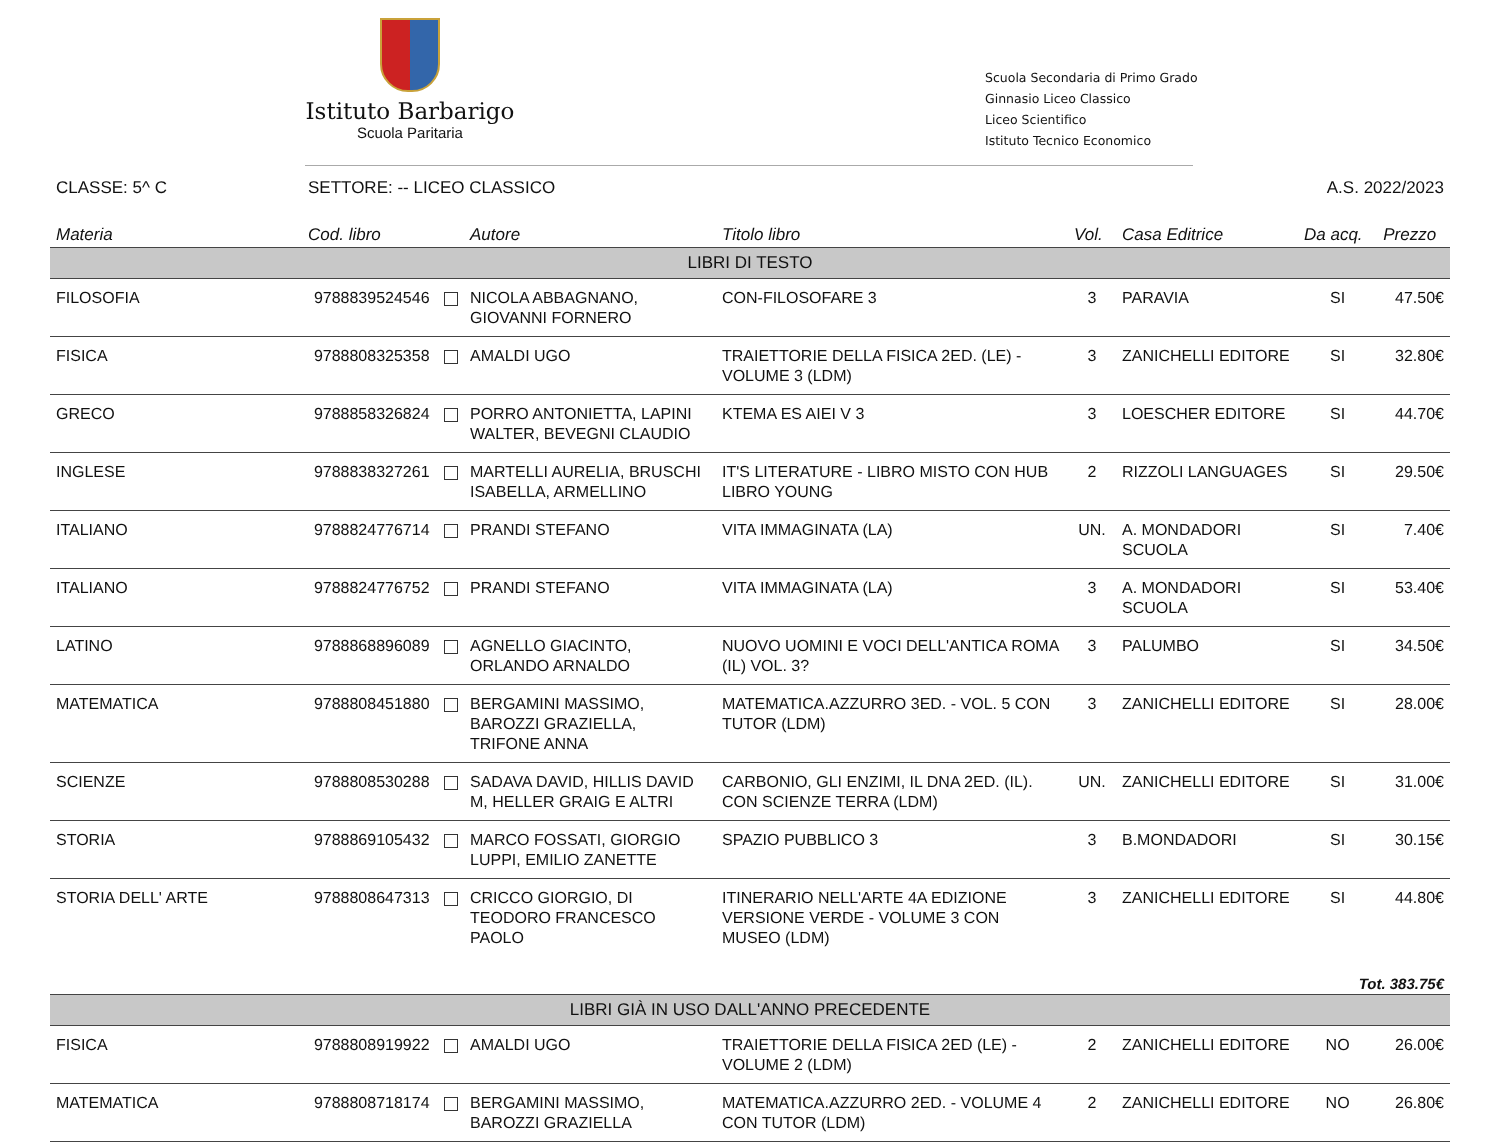Istituto Barbarigo
Scuola Paritaria
Scuola Secondaria di Primo Grado
Ginnasio Liceo Classico
Liceo Scientifico
Istituto Tecnico Economico
CLASSE: 5^ C SETTORE: -- LICEO CLASSICO A.S. 2022/2023
| Materia | Cod. libro | Autore | Titolo libro | Vol. | Casa Editrice | Da acq. | Prezzo |
| --- | --- | --- | --- | --- | --- | --- | --- |
| LIBRI DI TESTO | | | | | | | |
| FILOSOFIA | 9788839524546 | NICOLA ABBAGNANO, GIOVANNI FORNERO | CON-FILOSOFARE 3 | 3 | PARAVIA | SI | 47.50€ |
| FISICA | 9788808325358 | AMALDI UGO | TRAIETTORIE DELLA FISICA 2ED. (LE) - VOLUME 3 (LDM) | 3 | ZANICHELLI EDITORE | SI | 32.80€ |
| GRECO | 9788858326824 | PORRO ANTONIETTA, LAPINI WALTER, BEVEGNI CLAUDIO | KTEMA ES AIEI V 3 | 3 | LOESCHER EDITORE | SI | 44.70€ |
| INGLESE | 9788838327261 | MARTELLI AURELIA, BRUSCHI ISABELLA, ARMELLINO | IT'S LITERATURE - LIBRO MISTO CON HUB LIBRO YOUNG | 2 | RIZZOLI LANGUAGES | SI | 29.50€ |
| ITALIANO | 9788824776714 | PRANDI STEFANO | VITA IMMAGINATA (LA) | UN. | A. MONDADORI SCUOLA | SI | 7.40€ |
| ITALIANO | 9788824776752 | PRANDI STEFANO | VITA IMMAGINATA (LA) | 3 | A. MONDADORI SCUOLA | SI | 53.40€ |
| LATINO | 9788868896089 | AGNELLO GIACINTO, ORLANDO ARNALDO | NUOVO UOMINI E VOCI DELL'ANTICA ROMA (IL) VOL. 3? | 3 | PALUMBO | SI | 34.50€ |
| MATEMATICA | 9788808451880 | BERGAMINI MASSIMO, BAROZZI GRAZIELLA, TRIFONE ANNA | MATEMATICA.AZZURRO 3ED. - VOL. 5 CON TUTOR (LDM) | 3 | ZANICHELLI EDITORE | SI | 28.00€ |
| SCIENZE | 9788808530288 | SADAVA DAVID, HILLIS DAVID M, HELLER GRAIG E ALTRI | CARBONIO, GLI ENZIMI, IL DNA 2ED. (IL). CON SCIENZE TERRA (LDM) | UN. | ZANICHELLI EDITORE | SI | 31.00€ |
| STORIA | 9788869105432 | MARCO FOSSATI, GIORGIO LUPPI, EMILIO ZANETTE | SPAZIO PUBBLICO 3 | 3 | B.MONDADORI | SI | 30.15€ |
| STORIA DELL' ARTE | 9788808647313 | CRICCO GIORGIO, DI TEODORO FRANCESCO PAOLO | ITINERARIO NELL'ARTE 4A EDIZIONE VERSIONE VERDE - VOLUME 3 CON MUSEO (LDM) | 3 | ZANICHELLI EDITORE | SI | 44.80€ |
| Tot. 383.75€ | | | | | | | |
| LIBRI GIÀ IN USO DALL'ANNO PRECEDENTE | | | | | | | |
| FISICA | 9788808919922 | AMALDI UGO | TRAIETTORIE DELLA FISICA 2ED (LE) - VOLUME 2 (LDM) | 2 | ZANICHELLI EDITORE | NO | 26.00€ |
| MATEMATICA | 9788808718174 | BERGAMINI MASSIMO, BAROZZI GRAZIELLA | MATEMATICA.AZZURRO 2ED. - VOLUME 4 CON TUTOR (LDM) | 2 | ZANICHELLI EDITORE | NO | 26.80€ |